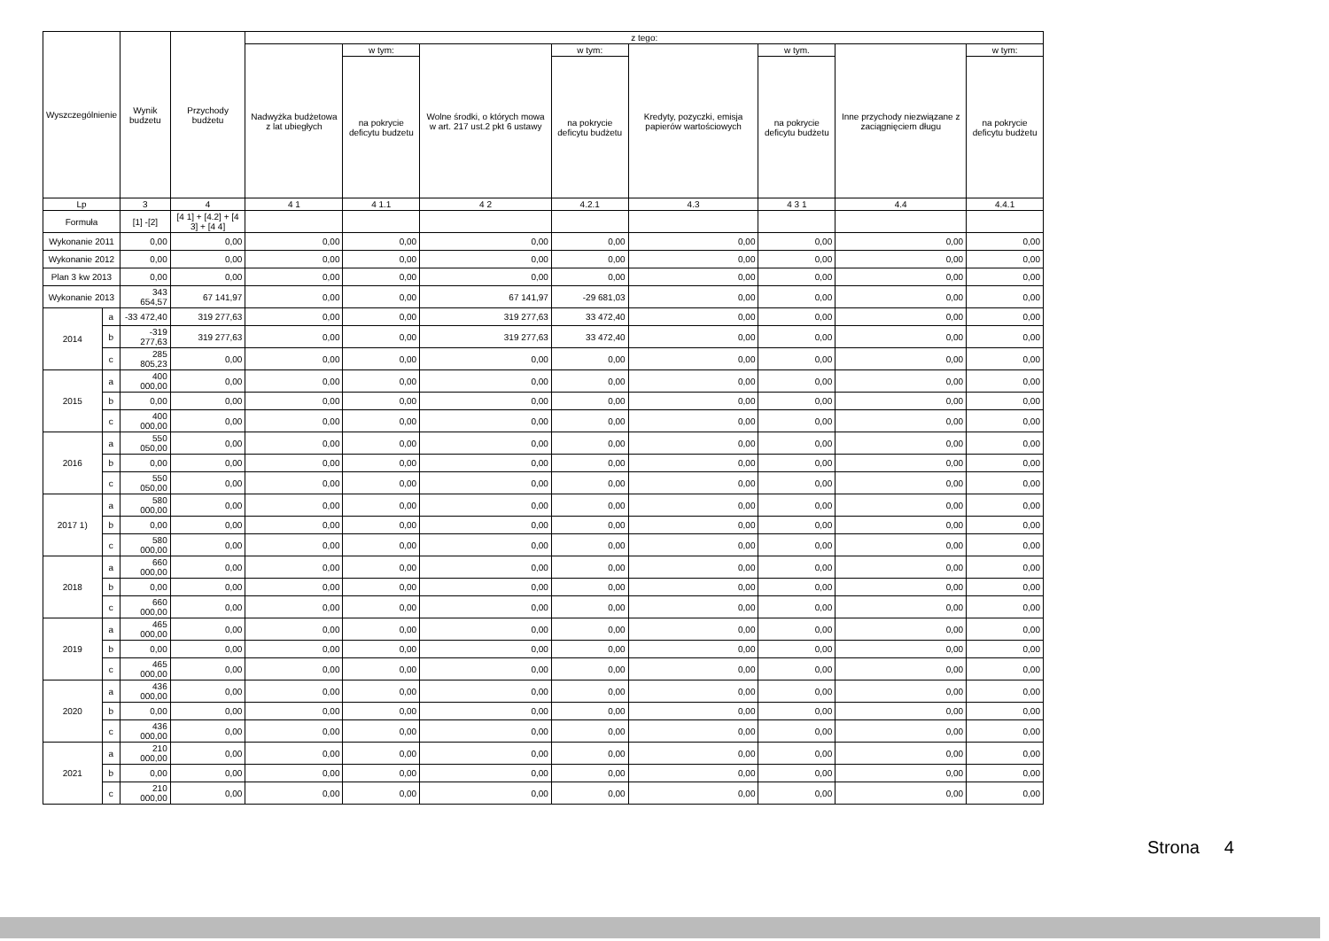| Wyszczególnienie | | Wynik budzetu | Przychody budżetu | z tego: | | | | | | | |
| --- | --- | --- | --- | --- | --- | --- | --- | --- | --- | --- | --- |
| | | | | Nadwyżka budżetowa z lat ubiegłych | w tym: | Wolne środki, o których mowa w art. 217 ust.2 pkt 6 ustawy | w tym: | Kredyty, pozyczki, emisja papierów wartościowych | w tym. | Inne przychody niezwiązane z zaciągnięciem długu | w tym: |
| | | | | | na pokrycie deficytu budzetu | | na pokrycie deficytu budżetu | | na pokrycie deficytu budżetu | | na pokrycie deficytu budżetu |
| Lp | | 3 | 4 | 4 1 | 4 1.1 | 4 2 | 4.2.1 | 4.3 | 4 3 1 | 4.4 | 4.4.1 |
| Formuła | | [1] -[2] | [4 1] + [4.2] + [4 3] + [4 4] | | | | | | | | |
| Wykonanie 2011 | | 0,00 | 0,00 | 0,00 | 0,00 | 0,00 | 0,00 | 0,00 | 0,00 | 0,00 | 0,00 |
| Wykonanie 2012 | | 0,00 | 0,00 | 0,00 | 0,00 | 0,00 | 0,00 | 0,00 | 0,00 | 0,00 | 0,00 |
| Plan 3 kw 2013 | | 0,00 | 0,00 | 0,00 | 0,00 | 0,00 | 0,00 | 0,00 | 0,00 | 0,00 | 0,00 |
| Wykonanie 2013 | | 343 654,57 | 67 141,97 | 0,00 | 0,00 | 67 141,97 | -29 681,03 | 0,00 | 0,00 | 0,00 | 0,00 |
| 2014 | a | -33 472,40 | 319 277,63 | 0,00 | 0,00 | 319 277,63 | 33 472,40 | 0,00 | 0,00 | 0,00 | 0,00 |
| | b | -319 277,63 | 319 277,63 | 0,00 | 0,00 | 319 277,63 | 33 472,40 | 0,00 | 0,00 | 0,00 | 0,00 |
| | c | 285 805,23 | 0,00 | 0,00 | 0,00 | 0,00 | 0,00 | 0,00 | 0,00 | 0,00 | 0,00 |
| 2015 | a | 400 000,00 | 0,00 | 0,00 | 0,00 | 0,00 | 0,00 | 0,00 | 0,00 | 0,00 | 0,00 |
| | b | 0,00 | 0,00 | 0,00 | 0,00 | 0,00 | 0,00 | 0,00 | 0,00 | 0,00 | 0,00 |
| | c | 400 000,00 | 0,00 | 0,00 | 0,00 | 0,00 | 0,00 | 0,00 | 0,00 | 0,00 | 0,00 |
| 2016 | a | 550 050,00 | 0,00 | 0,00 | 0,00 | 0,00 | 0,00 | 0,00 | 0,00 | 0,00 | 0,00 |
| | b | 0,00 | 0,00 | 0,00 | 0,00 | 0,00 | 0,00 | 0,00 | 0,00 | 0,00 | 0,00 |
| | c | 550 050,00 | 0,00 | 0,00 | 0,00 | 0,00 | 0,00 | 0,00 | 0,00 | 0,00 | 0,00 |
| 2017 1) | a | 580 000,00 | 0,00 | 0,00 | 0,00 | 0,00 | 0,00 | 0,00 | 0,00 | 0,00 | 0,00 |
| | b | 0,00 | 0,00 | 0,00 | 0,00 | 0,00 | 0,00 | 0,00 | 0,00 | 0,00 | 0,00 |
| | c | 580 000,00 | 0,00 | 0,00 | 0,00 | 0,00 | 0,00 | 0,00 | 0,00 | 0,00 | 0,00 |
| 2018 | a | 660 000,00 | 0,00 | 0,00 | 0,00 | 0,00 | 0,00 | 0,00 | 0,00 | 0,00 | 0,00 |
| | b | 0,00 | 0,00 | 0,00 | 0,00 | 0,00 | 0,00 | 0,00 | 0,00 | 0,00 | 0,00 |
| | c | 660 000,00 | 0,00 | 0,00 | 0,00 | 0,00 | 0,00 | 0,00 | 0,00 | 0,00 | 0,00 |
| 2019 | a | 465 000,00 | 0,00 | 0,00 | 0,00 | 0,00 | 0,00 | 0,00 | 0,00 | 0,00 | 0,00 |
| | b | 0,00 | 0,00 | 0,00 | 0,00 | 0,00 | 0,00 | 0,00 | 0,00 | 0,00 | 0,00 |
| | c | 465 000,00 | 0,00 | 0,00 | 0,00 | 0,00 | 0,00 | 0,00 | 0,00 | 0,00 | 0,00 |
| 2020 | a | 436 000,00 | 0,00 | 0,00 | 0,00 | 0,00 | 0,00 | 0,00 | 0,00 | 0,00 | 0,00 |
| | b | 0,00 | 0,00 | 0,00 | 0,00 | 0,00 | 0,00 | 0,00 | 0,00 | 0,00 | 0,00 |
| | c | 436 000,00 | 0,00 | 0,00 | 0,00 | 0,00 | 0,00 | 0,00 | 0,00 | 0,00 | 0,00 |
| 2021 | a | 210 000,00 | 0,00 | 0,00 | 0,00 | 0,00 | 0,00 | 0,00 | 0,00 | 0,00 | 0,00 |
| | b | 0,00 | 0,00 | 0,00 | 0,00 | 0,00 | 0,00 | 0,00 | 0,00 | 0,00 | 0,00 |
| | c | 210 000,00 | 0,00 | 0,00 | 0,00 | 0,00 | 0,00 | 0,00 | 0,00 | 0,00 | 0,00 |
Strona 4